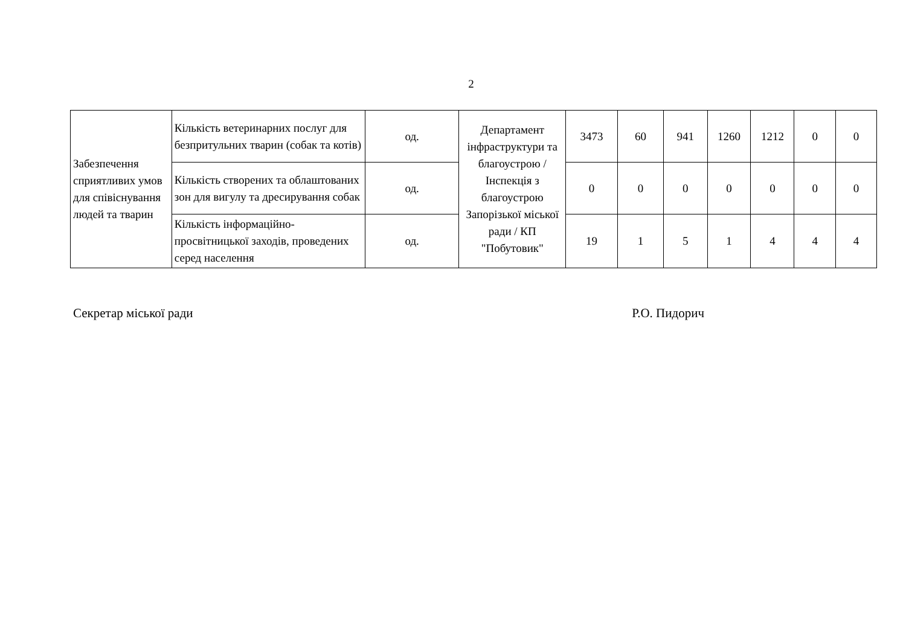2
| Забезпечення сприятливих умов для співіснування людей та тварин | Кількість ветеринарних послуг для безпритульних тварин (собак та котів) | од. | Департамент інфраструктури та благоустрою / Інспекція з благоустрою Запорізької міської ради / КП "Побутовик" | 3473 | 60 | 941 | 1260 | 1212 | 0 | 0 |
| | Кількість створених та облаштованих зон для вигулу та дресирування собак | од. | | 0 | 0 | 0 | 0 | 0 | 0 | 0 |
| | Кількість інформаційно-просвітницької заходів, проведених серед населення | од. | | 19 | 1 | 5 | 1 | 4 | 4 | 4 |
Секретар міської ради Р.О. Пидорич